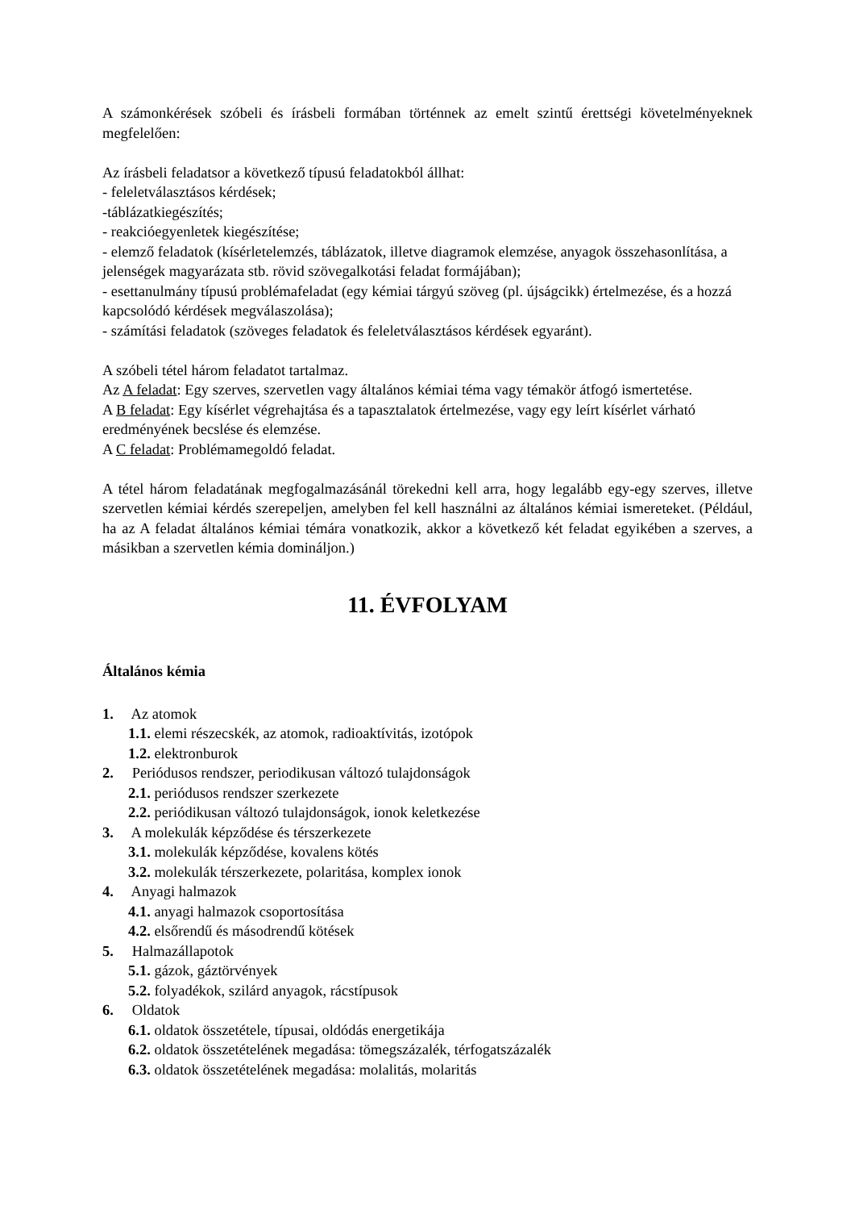A számonkérések szóbeli és írásbeli formában történnek az emelt szintű érettségi követelményeknek megfelelően:
Az írásbeli feladatsor a következő típusú feladatokból állhat:
- feleletválasztásos kérdések;
-táblázatkiegészítés;
- reakcióegyenletek kiegészítése;
- elemző feladatok (kísérletelemzés, táblázatok, illetve diagramok elemzése, anyagok összehasonlítása, a jelenségek magyarázata stb. rövid szövegalkotási feladat formájában);
- esettanulmány típusú problémafeladat (egy kémiai tárgyú szöveg (pl. újságcikk) értelmezése, és a hozzá kapcsolódó kérdések megválaszolása);
- számítási feladatok (szöveges feladatok és feleletválasztásos kérdések egyaránt).
A szóbeli tétel három feladatot tartalmaz.
Az A feladat: Egy szerves, szervetlen vagy általános kémiai téma vagy témakör átfogó ismertetése.
A B feladat: Egy kísérlet végrehajtása és a tapasztalatok értelmezése, vagy egy leírt kísérlet várható eredményének becslése és elemzése.
A C feladat: Problémamegoldó feladat.
A tétel három feladatának megfogalmazásánál törekedni kell arra, hogy legalább egy-egy szerves, illetve szervetlen kémiai kérdés szerepeljen, amelyben fel kell használni az általános kémiai ismereteket. (Például, ha az A feladat általános kémiai témára vonatkozik, akkor a következő két feladat egyikében a szerves, a másikban a szervetlen kémia domináljon.)
11. ÉVFOLYAM
Általános kémia
1. Az atomok
1.1. elemi részecskék, az atomok, radioaktívitás, izotópok
1.2. elektronburok
2. Periódusos rendszer, periodikusan változó tulajdonságok
2.1. periódusos rendszer szerkezete
2.2. periódikusan változó tulajdonságok, ionok keletkezése
3. A molekulák képződése és térszerkezete
3.1. molekulák képződése, kovalens kötés
3.2. molekulák térszerkezete, polaritása, komplex ionok
4. Anyagi halmazok
4.1. anyagi halmazok csoportosítása
4.2. elsőrendű és másodrendű kötések
5. Halmazállapotok
5.1. gázok, gáztörvények
5.2. folyadékok, szilárd anyagok, rácstípusok
6. Oldatok
6.1. oldatok összetétele, típusai, oldódás energetikája
6.2. oldatok összetételének megadása: tömegszázalék, térfogatszázalék
6.3. oldatok összetételének megadása: molalitás, molaritás